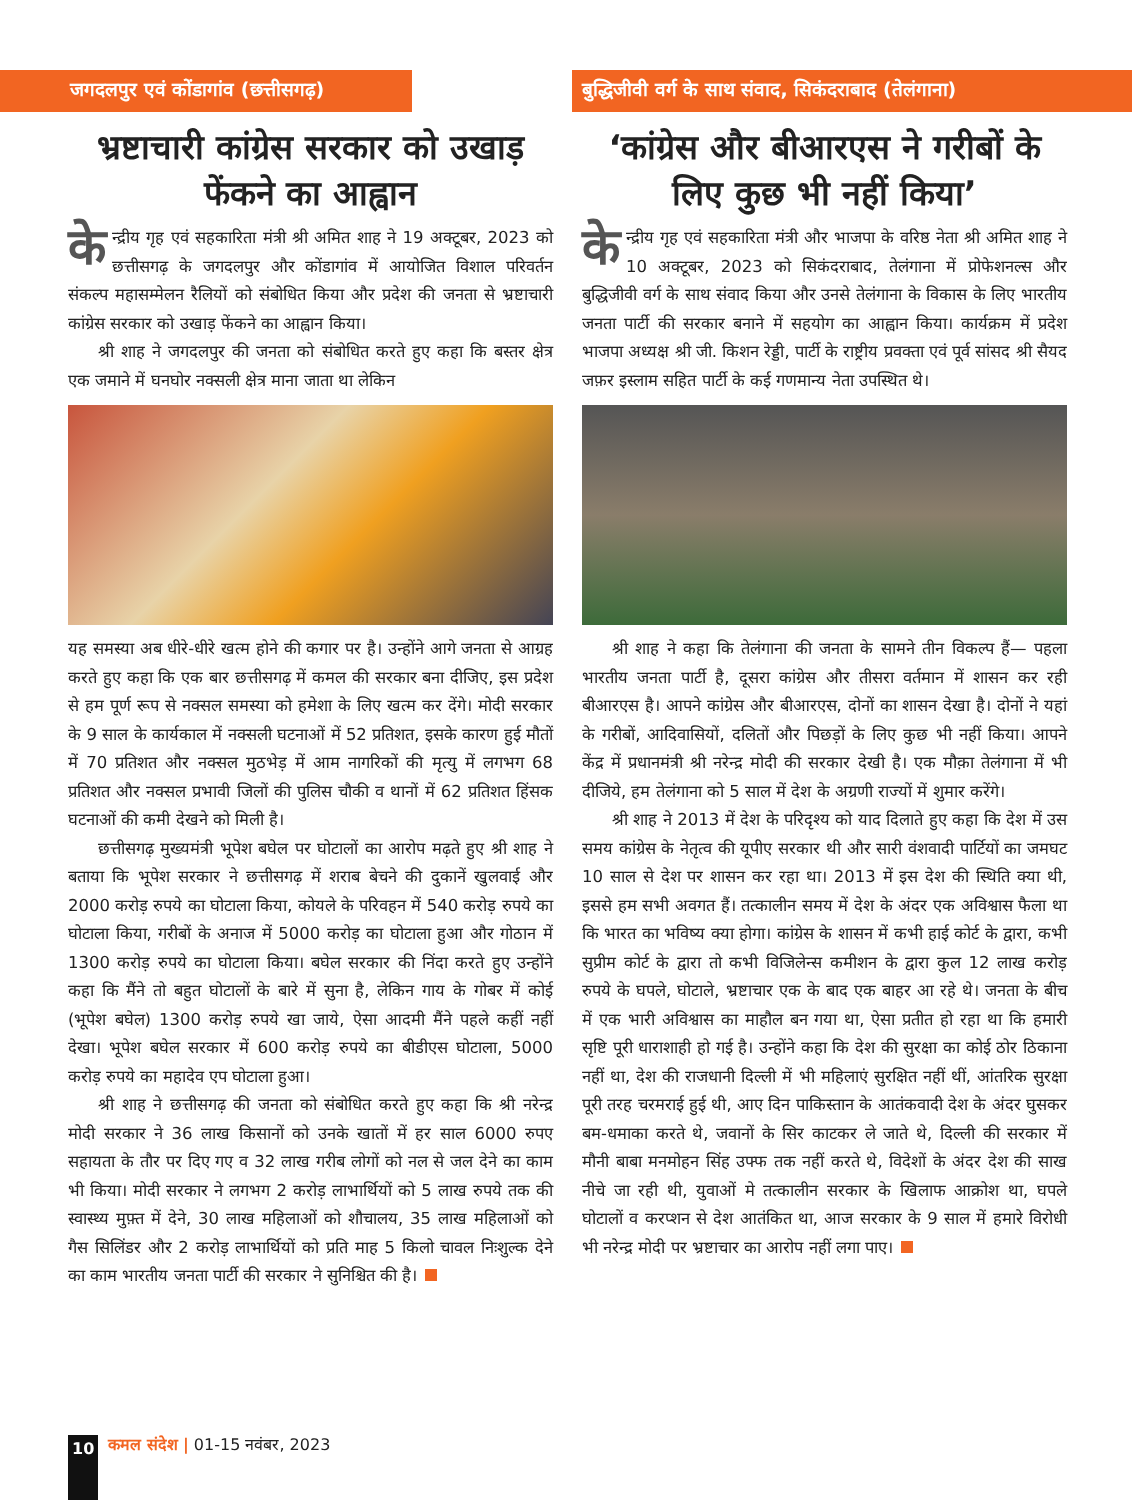जगदलपुर एवं कोंडागांव (छत्तीसगढ़)
भ्रष्टाचारी कांग्रेस सरकार को उखाड़ फेंकने का आह्वान
के न्द्रीय गृह एवं सहकारिता मंत्री श्री अमित शाह ने 19 अक्टूबर, 2023 को छत्तीसगढ़ के जगदलपुर और कोंडागांव में आयोजित विशाल परिवर्तन संकल्प महासम्मेलन रैलियों को संबोधित किया और प्रदेश की जनता से भ्रष्टाचारी कांग्रेस सरकार को उखाड़ फेंकने का आह्वान किया।
श्री शाह ने जगदलपुर की जनता को संबोधित करते हुए कहा कि बस्तर क्षेत्र एक जमाने में घनघोर नक्सली क्षेत्र माना जाता था लेकिन
यह समस्या अब धीरे-धीरे खत्म होने की कगार पर है। उन्होंने आगे जनता से आग्रह करते हुए कहा कि एक बार छत्तीसगढ़ में कमल की सरकार बना दीजिए, इस प्रदेश से हम पूर्ण रूप से नक्सल समस्या को हमेशा के लिए खत्म कर देंगे। मोदी सरकार के 9 साल के कार्यकाल में नक्सली घटनाओं में 52 प्रतिशत, इसके कारण हुई मौतों में 70 प्रतिशत और नक्सल मुठभेड़ में आम नागरिकों की मृत्यु में लगभग 68 प्रतिशत और नक्सल प्रभावी जिलों की पुलिस चौकी व थानों में 62 प्रतिशत हिंसक घटनाओं की कमी देखने को मिली है।
छत्तीसगढ़ मुख्यमंत्री भूपेश बघेल पर घोटालों का आरोप मढ़ते हुए श्री शाह ने बताया कि भूपेश सरकार ने छत्तीसगढ़ में शराब बेचने की दुकानें खुलवाई और 2000 करोड़ रुपये का घोटाला किया, कोयले के परिवहन में 540 करोड़ रुपये का घोटाला किया, गरीबों के अनाज में 5000 करोड़ का घोटाला हुआ और गोठान में 1300 करोड़ रुपये का घोटाला किया। बघेल सरकार की निंदा करते हुए उन्होंने कहा कि मैंने तो बहुत घोटालों के बारे में सुना है, लेकिन गाय के गोबर में कोई (भूपेश बघेल) 1300 करोड़ रुपये खा जाये, ऐसा आदमी मैंने पहले कहीं नहीं देखा। भूपेश बघेल सरकार में 600 करोड़ रुपये का बीडीएस घोटाला, 5000 करोड़ रुपये का महादेव एप घोटाला हुआ।
श्री शाह ने छत्तीसगढ़ की जनता को संबोधित करते हुए कहा कि श्री नरेन्द्र मोदी सरकार ने 36 लाख किसानों को उनके खातों में हर साल 6000 रुपए सहायता के तौर पर दिए गए व 32 लाख गरीब लोगों को नल से जल देने का काम भी किया। मोदी सरकार ने लगभग 2 करोड़ लाभार्थियों को 5 लाख रुपये तक की स्वास्थ्य मुफ़्त में देने, 30 लाख महिलाओं को शौचालय, 35 लाख महिलाओं को गैस सिलिंडर और 2 करोड़ लाभार्थियों को प्रति माह 5 किलो चावल निःशुल्क देने का काम भारतीय जनता पार्टी की सरकार ने सुनिश्चित की है।
बुद्धिजीवी वर्ग के साथ संवाद, सिकंदराबाद (तेलंगाना)
‘कांग्रेस और बीआरएस ने गरीबों के लिए कुछ भी नहीं किया’
के न्द्रीय गृह एवं सहकारिता मंत्री और भाजपा के वरिष्ठ नेता श्री अमित शाह ने 10 अक्टूबर, 2023 को सिकंदराबाद, तेलंगाना में प्रोफेशनल्स और बुद्धिजीवी वर्ग के साथ संवाद किया और उनसे तेलंगाना के विकास के लिए भारतीय जनता पार्टी की सरकार बनाने में सहयोग का आह्वान किया। कार्यक्रम में प्रदेश भाजपा अध्यक्ष श्री जी. किशन रेड्डी, पार्टी के राष्ट्रीय प्रवक्ता एवं पूर्व सांसद श्री सैयद जफ़र इस्लाम सहित पार्टी के कई गणमान्य नेता उपस्थित थे।
श्री शाह ने कहा कि तेलंगाना की जनता के सामने तीन विकल्प हैं— पहला भारतीय जनता पार्टी है, दूसरा कांग्रेस और तीसरा वर्तमान में शासन कर रही बीआरएस है। आपने कांग्रेस और बीआरएस, दोनों का शासन देखा है। दोनों ने यहां के गरीबों, आदिवासियों, दलितों और पिछड़ों के लिए कुछ भी नहीं किया। आपने केंद्र में प्रधानमंत्री श्री नरेन्द्र मोदी की सरकार देखी है। एक मौक़ा तेलंगाना में भी दीजिये, हम तेलंगाना को 5 साल में देश के अग्रणी राज्यों में शुमार करेंगे।
श्री शाह ने 2013 में देश के परिदृश्य को याद दिलाते हुए कहा कि देश में उस समय कांग्रेस के नेतृत्व की यूपीए सरकार थी और सारी वंशवादी पार्टियों का जमघट 10 साल से देश पर शासन कर रहा था। 2013 में इस देश की स्थिति क्या थी, इससे हम सभी अवगत हैं। तत्कालीन समय में देश के अंदर एक अविश्वास फैला था कि भारत का भविष्य क्या होगा। कांग्रेस के शासन में कभी हाई कोर्ट के द्वारा, कभी सुप्रीम कोर्ट के द्वारा तो कभी विजिलेन्स कमीशन के द्वारा कुल 12 लाख करोड़ रुपये के घपले, घोटाले, भ्रष्टाचार एक के बाद एक बाहर आ रहे थे। जनता के बीच में एक भारी अविश्वास का माहौल बन गया था, ऐसा प्रतीत हो रहा था कि हमारी सृष्टि पूरी धाराशाही हो गई है। उन्होंने कहा कि देश की सुरक्षा का कोई ठोर ठिकाना नहीं था, देश की राजधानी दिल्ली में भी महिलाएं सुरक्षित नहीं थीं, आंतरिक सुरक्षा पूरी तरह चरमराई हुई थी, आए दिन पाकिस्तान के आतंकवादी देश के अंदर घुसकर बम-धमाका करते थे, जवानों के सिर काटकर ले जाते थे, दिल्ली की सरकार में मौनी बाबा मनमोहन सिंह उफ्फ तक नहीं करते थे, विदेशों के अंदर देश की साख नीचे जा रही थी, युवाओं मे तत्कालीन सरकार के खिलाफ आक्रोश था, घपले घोटालों व करप्शन से देश आतंकित था, आज सरकार के 9 साल में हमारे विरोधी भी नरेन्द्र मोदी पर भ्रष्टाचार का आरोप नहीं लगा पाए।
10
कमल संदेश | 01-15 नवंबर, 2023